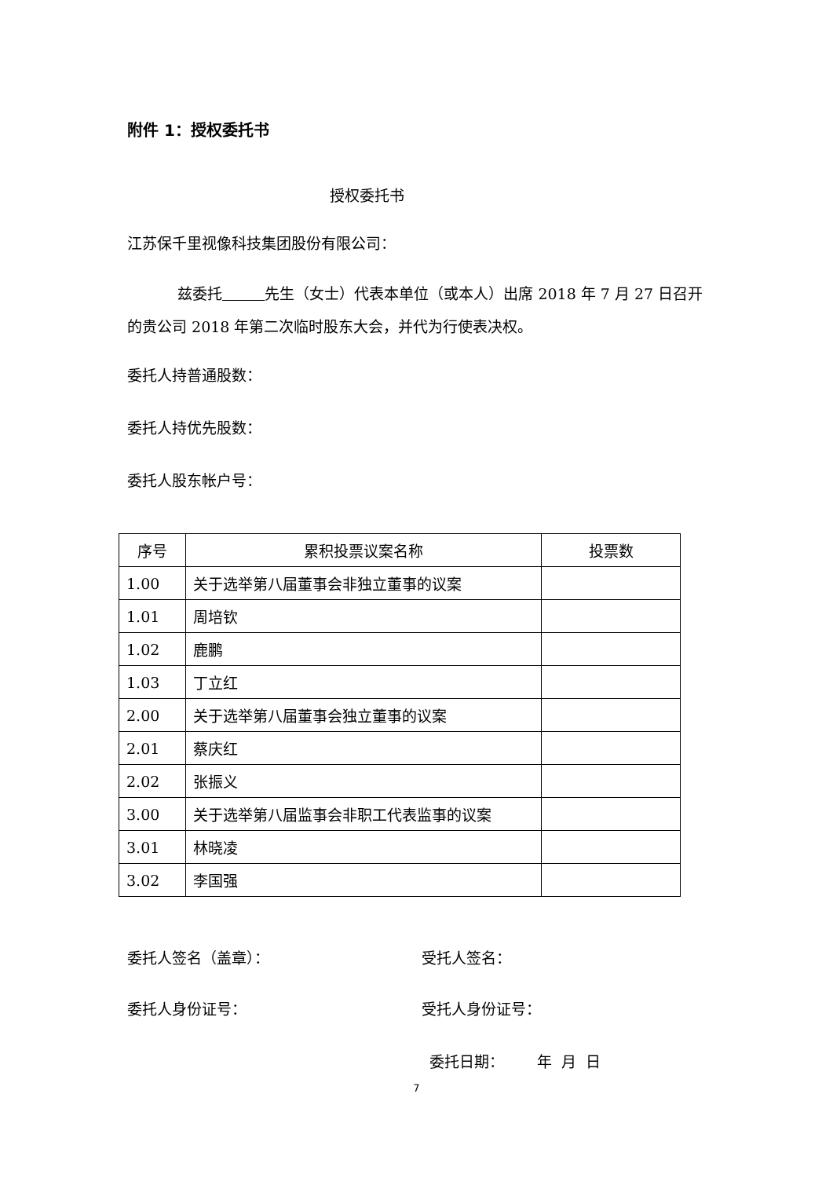附件 1：授权委托书
授权委托书
江苏保千里视像科技集团股份有限公司：
兹委托 先生（女士）代表本单位（或本人）出席 2018 年 7 月 27 日召开的贵公司 2018 年第二次临时股东大会，并代为行使表决权。
委托人持普通股数：
委托人持优先股数：
委托人股东帐户号：
| 序号 | 累积投票议案名称 | 投票数 |
| --- | --- | --- |
| 1.00 | 关于选举第八届董事会非独立董事的议案 | |
| 1.01 | 周培钦 | |
| 1.02 | 鹿鹏 | |
| 1.03 | 丁立红 | |
| 2.00 | 关于选举第八届董事会独立董事的议案 | |
| 2.01 | 蔡庆红 | |
| 2.02 | 张振义 | |
| 3.00 | 关于选举第八届监事会非职工代表监事的议案 | |
| 3.01 | 林晓凌 | |
| 3.02 | 李国强 | |
委托人签名（盖章）： 受托人签名：
委托人身份证号： 受托人身份证号：
委托日期： 年 月 日
7